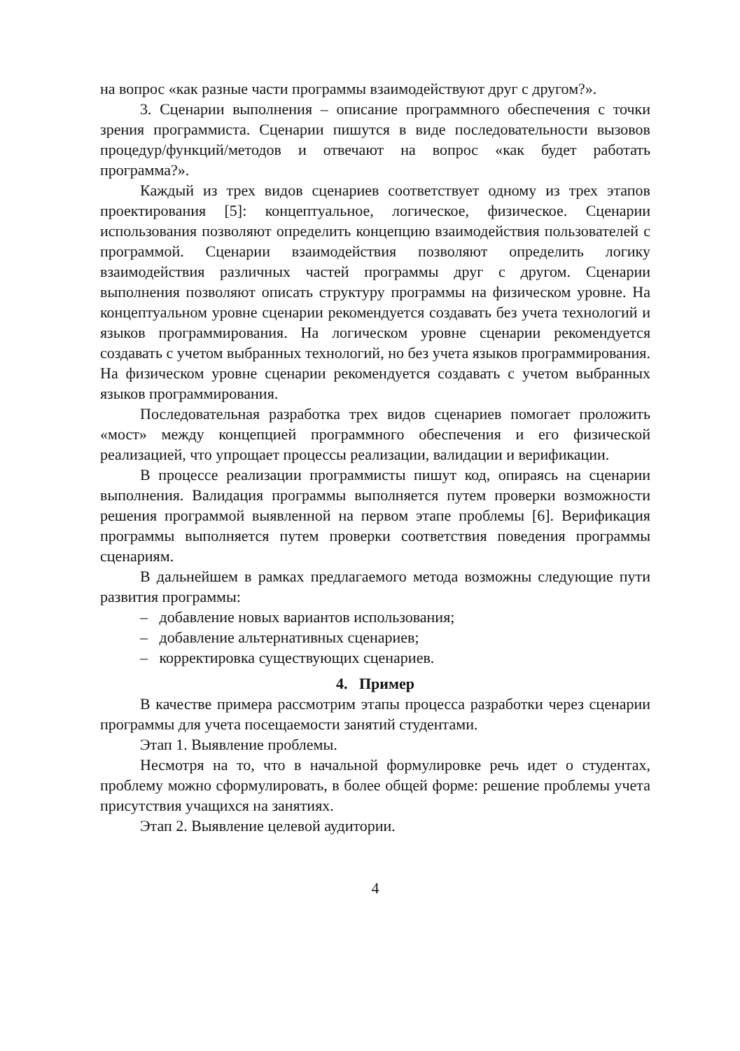на вопрос «как разные части программы взаимодействуют друг с другом?».
3. Сценарии выполнения – описание программного обеспечения с точки зрения программиста. Сценарии пишутся в виде последовательности вызовов процедур/функций/методов и отвечают на вопрос «как будет работать программа?».
Каждый из трех видов сценариев соответствует одному из трех этапов проектирования [5]: концептуальное, логическое, физическое. Сценарии использования позволяют определить концепцию взаимодействия пользователей с программой. Сценарии взаимодействия позволяют определить логику взаимодействия различных частей программы друг с другом. Сценарии выполнения позволяют описать структуру программы на физическом уровне. На концептуальном уровне сценарии рекомендуется создавать без учета технологий и языков программирования. На логическом уровне сценарии рекомендуется создавать с учетом выбранных технологий, но без учета языков программирования. На физическом уровне сценарии рекомендуется создавать с учетом выбранных языков программирования.
Последовательная разработка трех видов сценариев помогает проложить «мост» между концепцией программного обеспечения и его физической реализацией, что упрощает процессы реализации, валидации и верификации.
В процессе реализации программисты пишут код, опираясь на сценарии выполнения. Валидация программы выполняется путем проверки возможности решения программой выявленной на первом этапе проблемы [6]. Верификация программы выполняется путем проверки соответствия поведения программы сценариям.
В дальнейшем в рамках предлагаемого метода возможны следующие пути развития программы:
– добавление новых вариантов использования;
– добавление альтернативных сценариев;
– корректировка существующих сценариев.
4. Пример
В качестве примера рассмотрим этапы процесса разработки через сценарии программы для учета посещаемости занятий студентами.
Этап 1. Выявление проблемы.
Несмотря на то, что в начальной формулировке речь идет о студентах, проблему можно сформулировать, в более общей форме: решение проблемы учета присутствия учащихся на занятиях.
Этап 2. Выявление целевой аудитории.
4